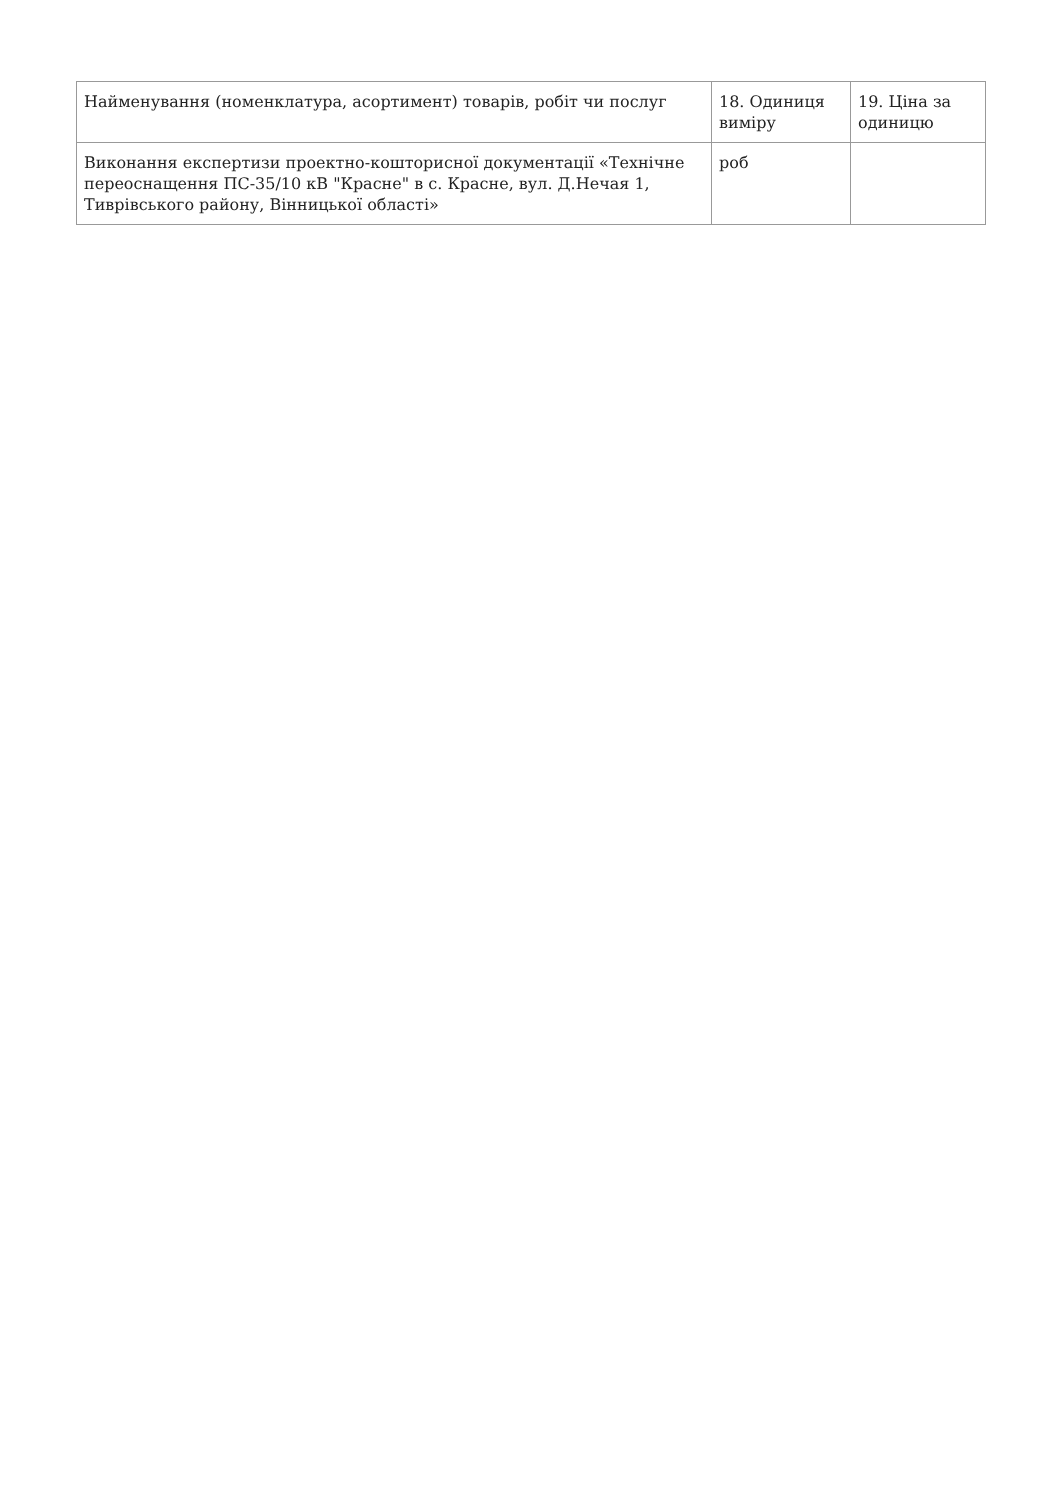| Найменування (номенклатура, асортимент) товарів, робіт чи послуг | 18. Одиниця виміру | 19. Ціна за одиницю |
| --- | --- | --- |
| Виконання експертизи проектно-кошторисної документації «Технічне переоснащення ПС-35/10 кВ "Красне" в с. Красне, вул. Д.Нечая 1, Тиврівського району, Вінницької області» | роб | |